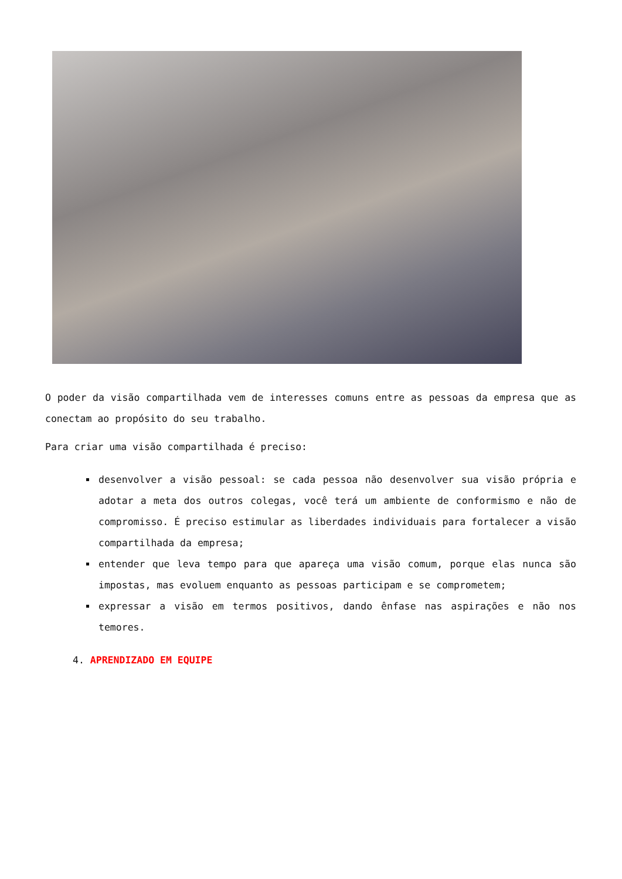O poder da visão compartilhada vem de interesses comuns entre as pessoas da empresa que as conectam ao propósito do seu trabalho.
Para criar uma visão compartilhada é preciso:
desenvolver a visão pessoal: se cada pessoa não desenvolver sua visão própria e adotar a meta dos outros colegas, você terá um ambiente de conformismo e não de compromisso. É preciso estimular as liberdades individuais para fortalecer a visão compartilhada da empresa;
entender que leva tempo para que apareça uma visão comum, porque elas nunca são impostas, mas evoluem enquanto as pessoas participam e se comprometem;
expressar a visão em termos positivos, dando ênfase nas aspirações e não nos temores.
4. APRENDIZADO EM EQUIPE